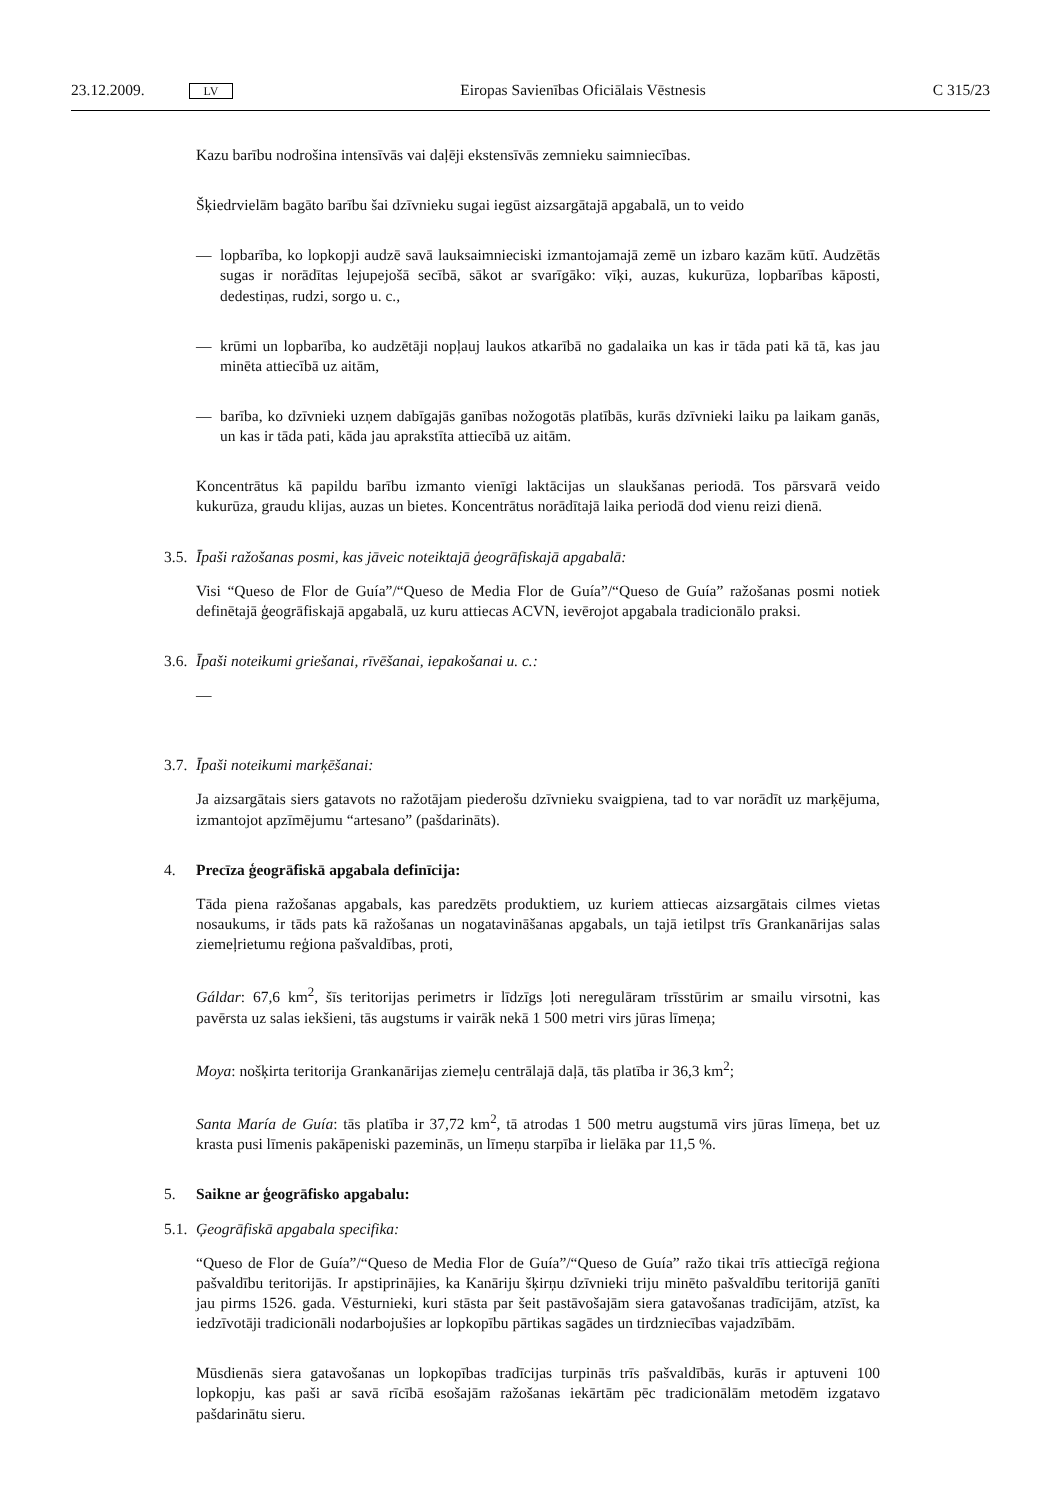23.12.2009. LV Eiropas Savienības Oficiālais Vēstnesis C 315/23
Kazu barību nodrošina intensīvās vai daļēji ekstensīvās zemnieku saimniecības.
Šķiedrvielām bagāto barību šai dzīvnieku sugai iegūst aizsargātajā apgabalā, un to veido
— lopbarība, ko lopkopji audzē savā lauksaimnieciski izmantojamajā zemē un izbaro kazām kūtī. Audzētās sugas ir norādītas lejupejošā secībā, sākot ar svarīgāko: vīķi, auzas, kukurūza, lopbarības kāposti, dedestiņas, rudzi, sorgo u. c.,
— krūmi un lopbarība, ko audzētāji nopļauj laukos atkarībā no gadalaika un kas ir tāda pati kā tā, kas jau minēta attiecībā uz aitām,
— barība, ko dzīvnieki uzņem dabīgajās ganības nožogotās platībās, kurās dzīvnieki laiku pa laikam ganās, un kas ir tāda pati, kāda jau aprakstīta attiecībā uz aitām.
Koncentrātus kā papildu barību izmanto vienīgi laktācijas un slaukšanas periodā. Tos pārsvarā veido kukurūza, graudu klijas, auzas un bietes. Koncentrātus norādītajā laika periodā dod vienu reizi dienā.
3.5. Īpaši ražošanas posmi, kas jāveic noteiktajā ģeogrāfiskajā apgabalā:
Visi “Queso de Flor de Guía”/“Queso de Media Flor de Guía”/“Queso de Guía” ražošanas posmi notiek definētajā ģeogrāfiskajā apgabalā, uz kuru attiecas ACVN, ievērojot apgabala tradicionālo praksi.
3.6. Īpaši noteikumi griešanai, rīvēšanai, iepakošanai u. c.:
—
3.7. Īpaši noteikumi marķēšanai:
Ja aizsargātais siers gatavots no ražotājam piederošu dzīvnieku svaigpiena, tad to var norādīt uz marķējuma, izmantojot apzīmējumu “artesano” (pašdarināts).
4. Precīza ģeogrāfiskā apgabala definīcija:
Tāda piena ražošanas apgabals, kas paredzēts produktiem, uz kuriem attiecas aizsargātais cilmes vietas nosaukums, ir tāds pats kā ražošanas un nogatavināšanas apgabals, un tajā ietilpst trīs Grankanārijas salas ziemeļrietumu reģiona pašvaldības, proti,
Gáldar: 67,6 km<sup>2</sup>, šīs teritorijas perimetrs ir līdzīgs ļoti neregulāram trīsstūrim ar smailu virsotni, kas pavērsta uz salas iekšieni, tās augstums ir vairāk nekā 1 500 metri virs jūras līmeņa;
Moya: nošķirta teritorija Grankanārijas ziemeļu centrālajā daļā, tās platība ir 36,3 km<sup>2</sup>;
Santa María de Guía: tās platība ir 37,72 km<sup>2</sup>, tā atrodas 1 500 metru augstumā virs jūras līmeņa, bet uz krasta pusi līmenis pakāpeniski pazeminās, un līmeņu starpība ir lielāka par 11,5 %.
5. Saikne ar ģeogrāfisko apgabalu:
5.1. Ģeogrāfiskā apgabala specifika:
“Queso de Flor de Guía”/“Queso de Media Flor de Guía”/“Queso de Guía” ražo tikai trīs attiecīgā reģiona pašvaldību teritorijās. Ir apstiprinājies, ka Kanāriju šķirņu dzīvnieki triju minēto pašvaldību teritorijā ganīti jau pirms 1526. gada. Vēsturnieki, kuri stāsta par šeit pastāvošajām siera gatavošanas tradīcijām, atzīst, ka iedzīvotāji tradicionāli nodarbojušies ar lopkopību pārtikas sagādes un tirdzniecības vajadzībām.
Mūsdienās siera gatavošanas un lopkopības tradīcijas turpinās trīs pašvaldībās, kurās ir aptuveni 100 lopkopju, kas paši ar savā rīcībā esošajām ražošanas iekārtām pēc tradicionālām metodēm izgatavo pašdarinātu sieru.